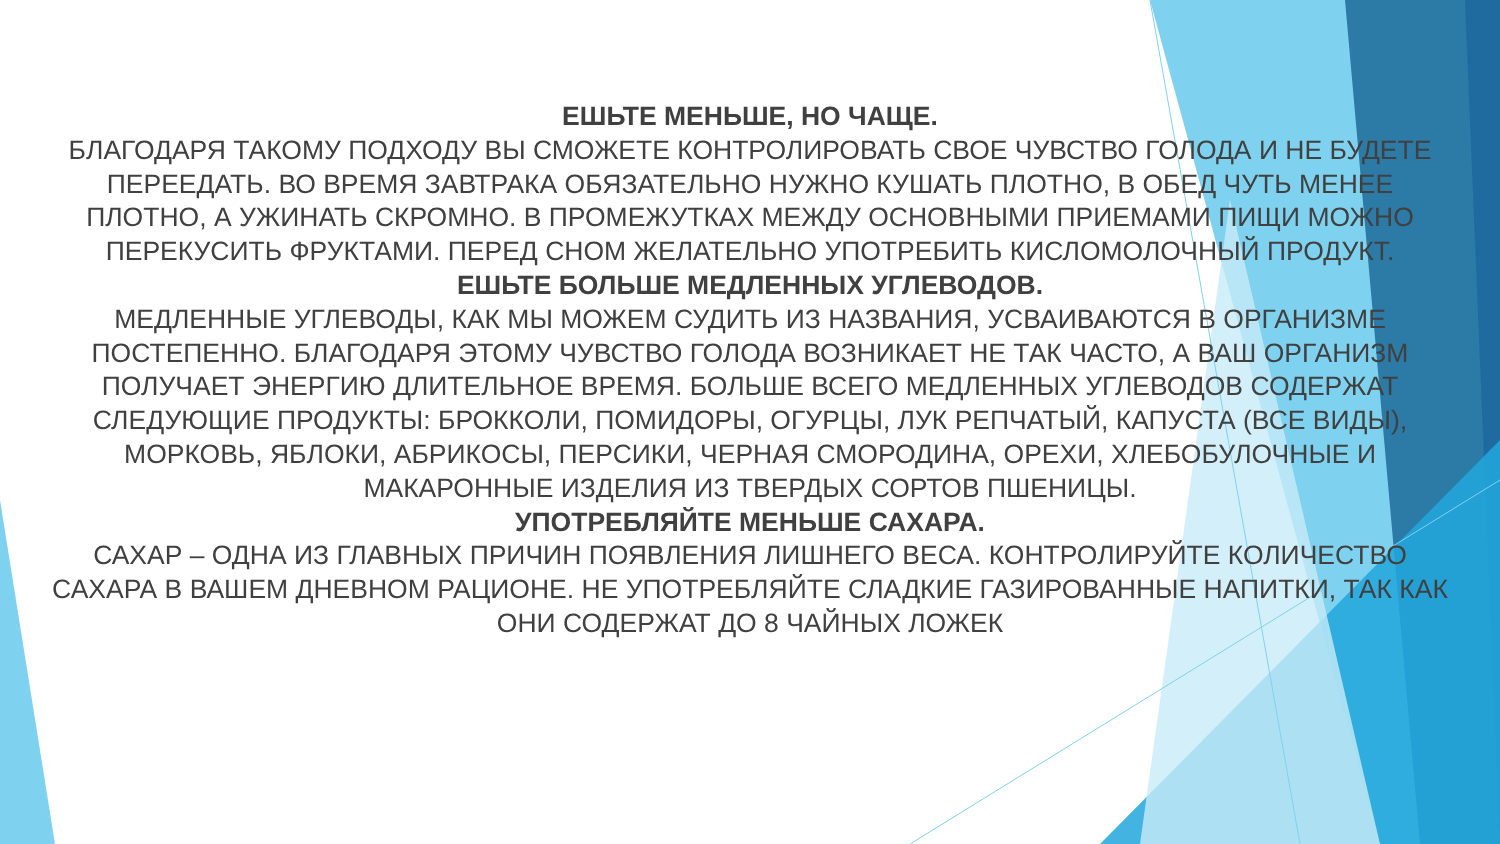ЕШЬТЕ МЕНЬШЕ, НО ЧАЩЕ.
БЛАГОДАРЯ ТАКОМУ ПОДХОДУ ВЫ СМОЖЕТЕ КОНТРОЛИРОВАТЬ СВОЕ ЧУВСТВО ГОЛОДА И НЕ БУДЕТЕ ПЕРЕЕДАТЬ. ВО ВРЕМЯ ЗАВТРАКА ОБЯЗАТЕЛЬНО НУЖНО КУШАТЬ ПЛОТНО, В ОБЕД ЧУТЬ МЕНЕЕ ПЛОТНО, А УЖИНАТЬ СКРОМНО. В ПРОМЕЖУТКАХ МЕЖДУ ОСНОВНЫМИ ПРИЕМАМИ ПИЩИ МОЖНО ПЕРЕКУСИТЬ ФРУКТАМИ. ПЕРЕД СНОМ ЖЕЛАТЕЛЬНО УПОТРЕБИТЬ КИСЛОМОЛОЧНЫЙ ПРОДУКТ.
ЕШЬТЕ БОЛЬШЕ МЕДЛЕННЫХ УГЛЕВОДОВ.
МЕДЛЕННЫЕ УГЛЕВОДЫ, КАК МЫ МОЖЕМ СУДИТЬ ИЗ НАЗВАНИЯ, УСВАИВАЮТСЯ В ОРГАНИЗМЕ ПОСТЕПЕННО. БЛАГОДАРЯ ЭТОМУ ЧУВСТВО ГОЛОДА ВОЗНИКАЕТ НЕ ТАК ЧАСТО, А ВАШ ОРГАНИЗМ ПОЛУЧАЕТ ЭНЕРГИЮ ДЛИТЕЛЬНОЕ ВРЕМЯ. БОЛЬШЕ ВСЕГО МЕДЛЕННЫХ УГЛЕВОДОВ СОДЕРЖАТ СЛЕДУЮЩИЕ ПРОДУКТЫ: БРОККОЛИ, ПОМИДОРЫ, ОГУРЦЫ, ЛУК РЕПЧАТЫЙ, КАПУСТА (ВСЕ ВИДЫ), МОРКОВЬ, ЯБЛОКИ, АБРИКОСЫ, ПЕРСИКИ, ЧЕРНАЯ СМОРОДИНА, ОРЕХИ, ХЛЕБОБУЛОЧНЫЕ И МАКАРОННЫЕ ИЗДЕЛИЯ ИЗ ТВЕРДЫХ СОРТОВ ПШЕНИЦЫ.
УПОТРЕБЛЯЙТЕ МЕНЬШЕ САХАРА.
САХАР – ОДНА ИЗ ГЛАВНЫХ ПРИЧИН ПОЯВЛЕНИЯ ЛИШНЕГО ВЕСА. КОНТРОЛИРУЙТЕ КОЛИЧЕСТВО САХАРА В ВАШЕМ ДНЕВНОМ РАЦИОНЕ. НЕ УПОТРЕБЛЯЙТЕ СЛАДКИЕ ГАЗИРОВАННЫЕ НАПИТКИ, ТАК КАК ОНИ СОДЕРЖАТ ДО 8 ЧАЙНЫХ ЛОЖЕК